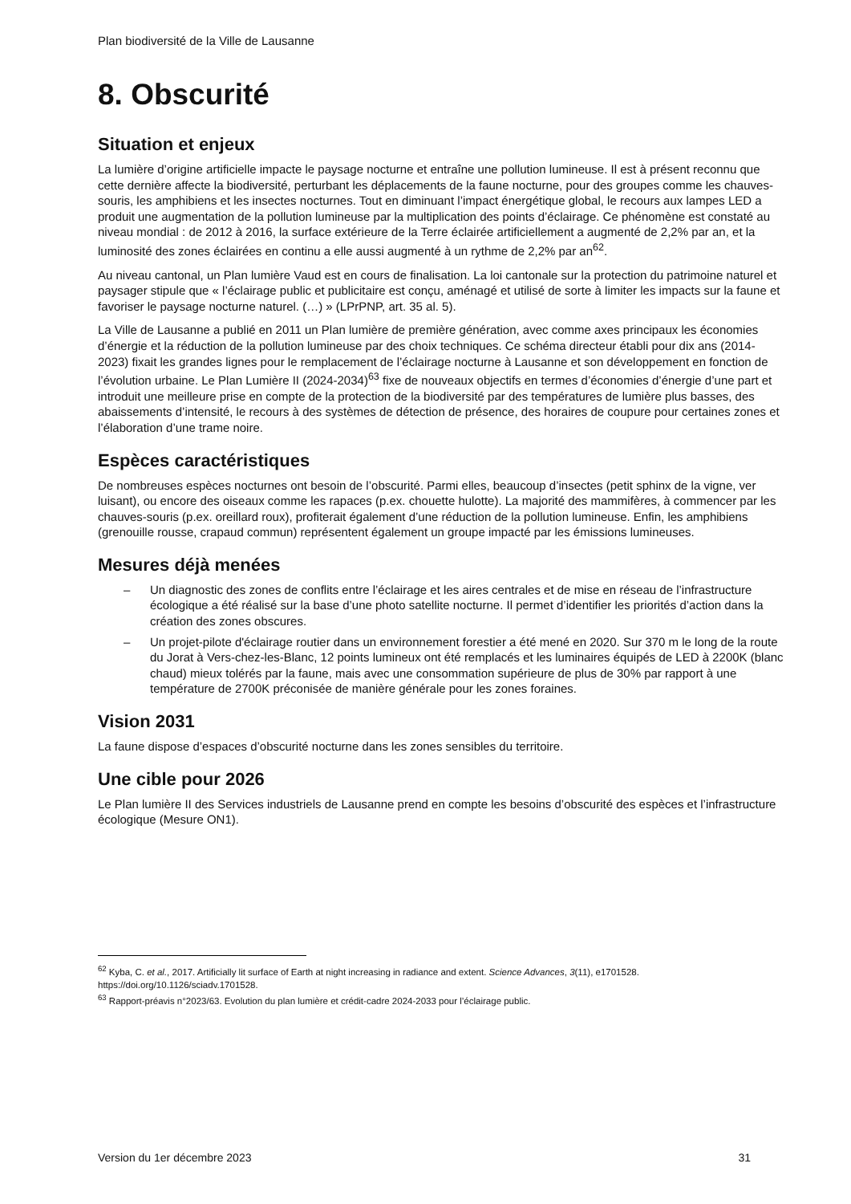Plan biodiversité de la Ville de Lausanne
8. Obscurité
Situation et enjeux
La lumière d’origine artificielle impacte le paysage nocturne et entraîne une pollution lumineuse. Il est à présent reconnu que cette dernière affecte la biodiversité, perturbant les déplacements de la faune nocturne, pour des groupes comme les chauves-souris, les amphibiens et les insectes nocturnes. Tout en diminuant l’impact énergétique global, le recours aux lampes LED a produit une augmentation de la pollution lumineuse par la multiplication des points d’éclairage. Ce phénomène est constaté au niveau mondial : de 2012 à 2016, la surface extérieure de la Terre éclairée artificiellement a augmenté de 2,2% par an, et la luminosité des zones éclairées en continu a elle aussi augmenté à un rythme de 2,2% par an<sup>62</sup>.
Au niveau cantonal, un Plan lumière Vaud est en cours de finalisation. La loi cantonale sur la protection du patrimoine naturel et paysager stipule que « l’éclairage public et publicitaire est conçu, aménagé et utilisé de sorte à limiter les impacts sur la faune et favoriser le paysage nocturne naturel. (…) » (LPrPNP, art. 35 al. 5).
La Ville de Lausanne a publié en 2011 un Plan lumière de première génération, avec comme axes principaux les économies d’énergie et la réduction de la pollution lumineuse par des choix techniques. Ce schéma directeur établi pour dix ans (2014-2023) fixait les grandes lignes pour le remplacement de l’éclairage nocturne à Lausanne et son développement en fonction de l’évolution urbaine. Le Plan Lumière II (2024-2034)<sup>63</sup> fixe de nouveaux objectifs en termes d’économies d’énergie d’une part et introduit une meilleure prise en compte de la protection de la biodiversité par des températures de lumière plus basses, des abaissements d’intensité, le recours à des systèmes de détection de présence, des horaires de coupure pour certaines zones et l’élaboration d’une trame noire.
Espèces caractéristiques
De nombreuses espèces nocturnes ont besoin de l’obscurité. Parmi elles, beaucoup d’insectes (petit sphinx de la vigne, ver luisant), ou encore des oiseaux comme les rapaces (p.ex. chouette hulotte). La majorité des mammifères, à commencer par les chauves-souris (p.ex. oreillard roux), profiterait également d’une réduction de la pollution lumineuse. Enfin, les amphibiens (grenouille rousse, crapaud commun) représentent également un groupe impacté par les émissions lumineuses.
Mesures déjà menées
– Un diagnostic des zones de conflits entre l’éclairage et les aires centrales et de mise en réseau de l’infrastructure écologique a été réalisé sur la base d’une photo satellite nocturne. Il permet d’identifier les priorités d’action dans la création des zones obscures.
– Un projet-pilote d'éclairage routier dans un environnement forestier a été mené en 2020. Sur 370 m le long de la route du Jorat à Vers-chez-les-Blanc, 12 points lumineux ont été remplacés et les luminaires équipés de LED à 2200K (blanc chaud) mieux tolérés par la faune, mais avec une consommation supérieure de plus de 30% par rapport à une température de 2700K préconisée de manière générale pour les zones foraines.
Vision 2031
La faune dispose d’espaces d’obscurité nocturne dans les zones sensibles du territoire.
Une cible pour 2026
Le Plan lumière II des Services industriels de Lausanne prend en compte les besoins d’obscurité des espèces et l’infrastructure écologique (Mesure ON1).
<sup>62</sup> Kyba, C. et al., 2017. Artificially lit surface of Earth at night increasing in radiance and extent. Science Advances, 3(11), e1701528. https://doi.org/10.1126/sciadv.1701528.
<sup>63</sup> Rapport-préavis n°2023/63. Evolution du plan lumière et crédit-cadre 2024-2033 pour l’éclairage public.
Version du 1er décembre 2023 31